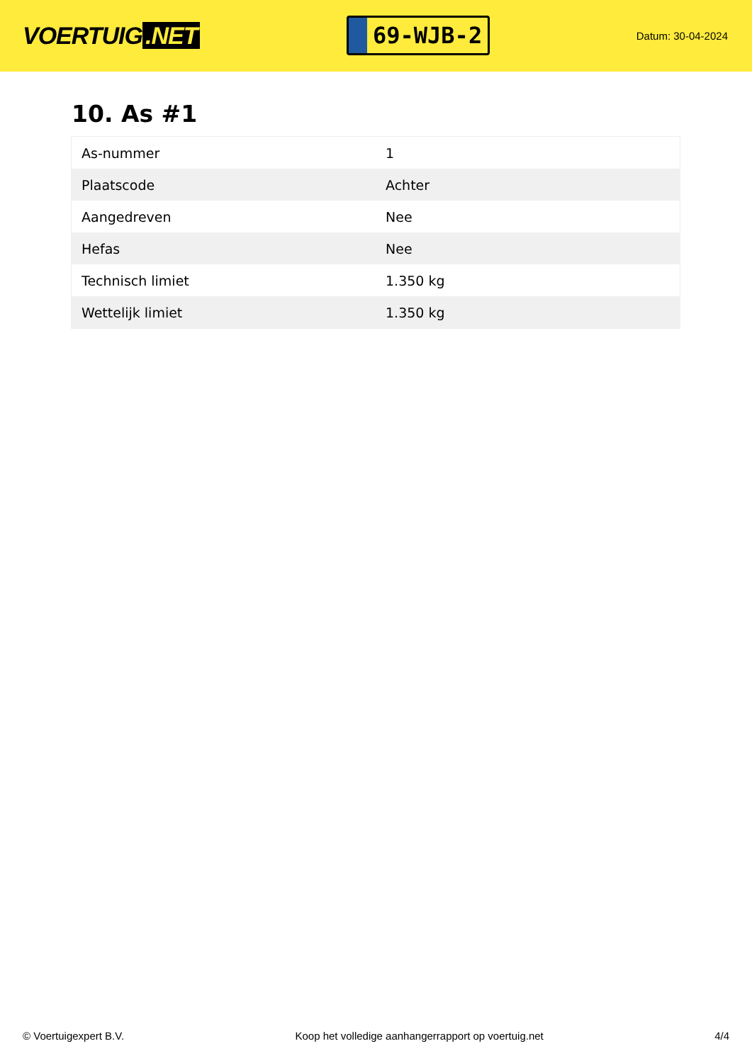VOERTUIG.NET
69-WJB-2
Datum: 30-04-2024
10. As #1
| As-nummer | 1 |
| Plaatscode | Achter |
| Aangedreven | Nee |
| Hefas | Nee |
| Technisch limiet | 1.350 kg |
| Wettelijk limiet | 1.350 kg |
© Voertuigexpert B.V. Koop het volledige aanhangerrapport op voertuig.net 4/4